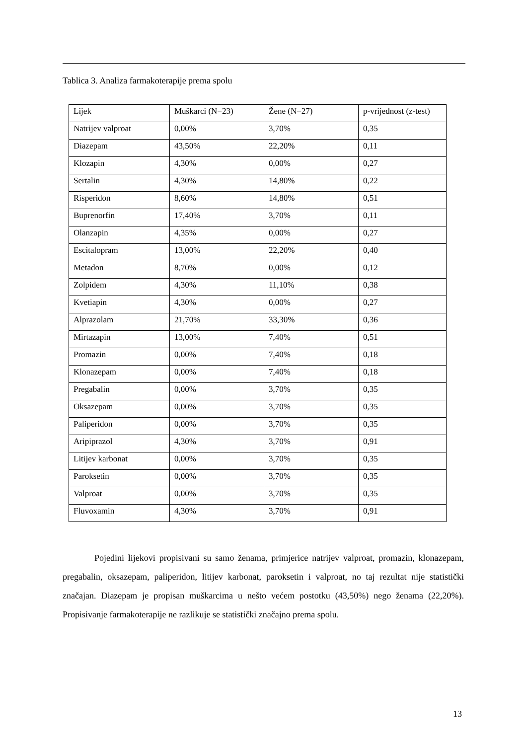Tablica 3. Analiza farmakoterapije prema spolu
| Lijek | Muškarci (N=23) | Žene (N=27) | p-vrijednost (z-test) |
| Natrijev valproat | 0,00% | 3,70% | 0,35 |
| Diazepam | 43,50% | 22,20% | 0,11 |
| Klozapin | 4,30% | 0,00% | 0,27 |
| Sertalin | 4,30% | 14,80% | 0,22 |
| Risperidon | 8,60% | 14,80% | 0,51 |
| Buprenorfin | 17,40% | 3,70% | 0,11 |
| Olanzapin | 4,35% | 0,00% | 0,27 |
| Escitalopram | 13,00% | 22,20% | 0,40 |
| Metadon | 8,70% | 0,00% | 0,12 |
| Zolpidem | 4,30% | 11,10% | 0,38 |
| Kvetiapin | 4,30% | 0,00% | 0,27 |
| Alprazolam | 21,70% | 33,30% | 0,36 |
| Mirtazapin | 13,00% | 7,40% | 0,51 |
| Promazin | 0,00% | 7,40% | 0,18 |
| Klonazepam | 0,00% | 7,40% | 0,18 |
| Pregabalin | 0,00% | 3,70% | 0,35 |
| Oksazepam | 0,00% | 3,70% | 0,35 |
| Paliperidon | 0,00% | 3,70% | 0,35 |
| Aripiprazol | 4,30% | 3,70% | 0,91 |
| Litijev karbonat | 0,00% | 3,70% | 0,35 |
| Paroksetin | 0,00% | 3,70% | 0,35 |
| Valproat | 0,00% | 3,70% | 0,35 |
| Fluvoxamin | 4,30% | 3,70% | 0,91 |
Pojedini lijekovi propisivani su samo ženama, primjerice natrijev valproat, promazin, klonazepam, pregabalin, oksazepam, paliperidon, litijev karbonat, paroksetin i valproat, no taj rezultat nije statistički značajan. Diazepam je propisan muškarcima u nešto većem postotku (43,50%) nego ženama (22,20%). Propisivanje farmakoterapije ne razlikuje se statistički značajno prema spolu.
13